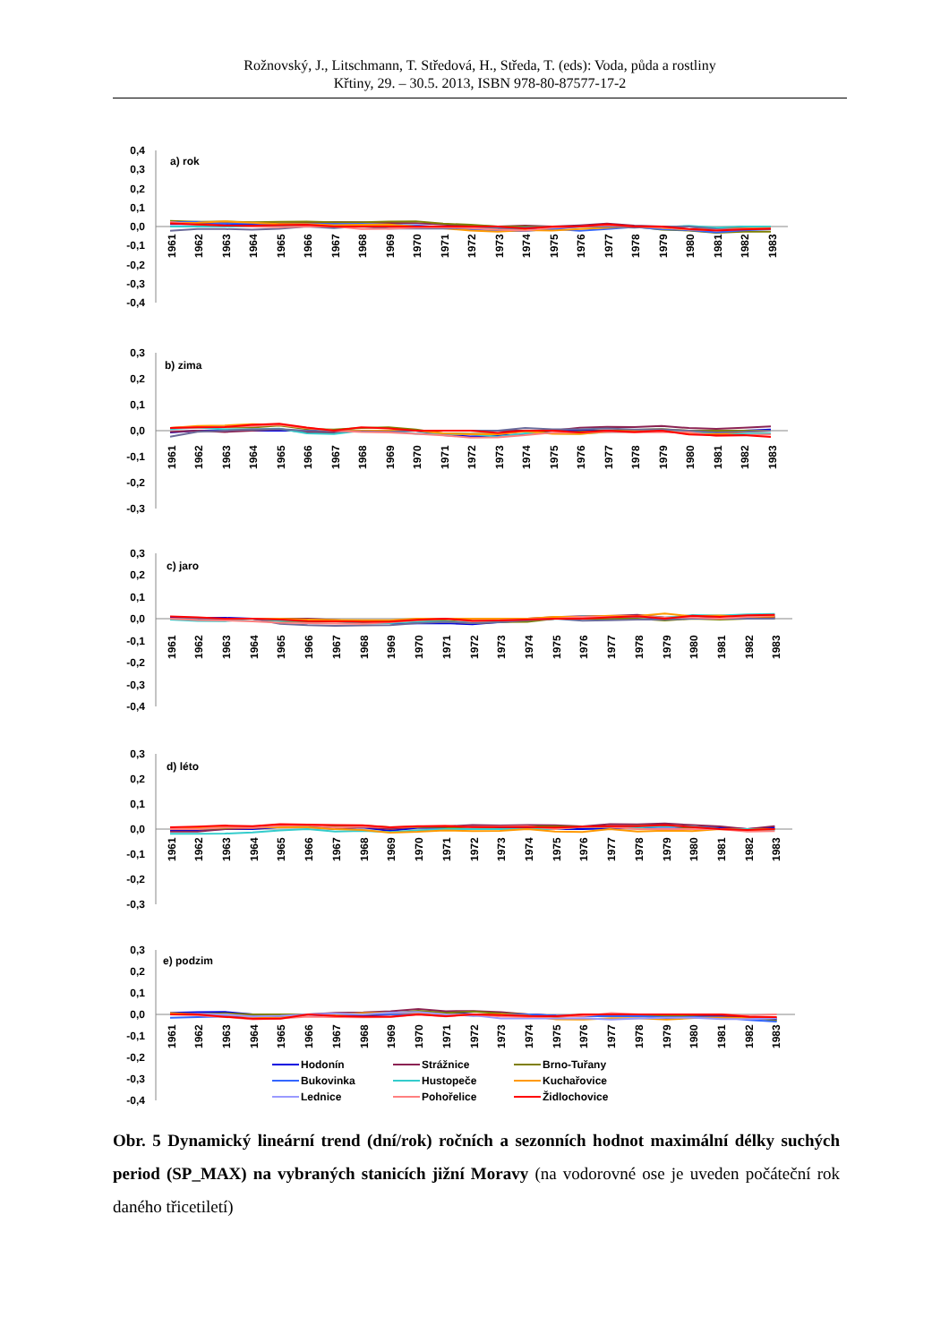Rožnovský, J., Litschmann, T. Středová, H., Středa, T. (eds): Voda, půda a rostliny
Křtiny, 29. – 30.5. 2013, ISBN 978-80-87577-17-2
0,4
0,3
0,2
0,1
0,0
-0,1
-0,2
-0,3
-0,4
a) rok
1961
1962
1963
1964
1965
1966
1967
1968
1969
1970
1971
1972
1973
1974
1975
1976
1977
1978
1979
1980
1981
1982
1983
0,3
0,2
0,1
0,0
-0,1
-0,2
-0,3
b) zima
1961
1962
1963
1964
1965
1966
1967
1968
1969
1970
1971
1972
1973
1974
1975
1976
1977
1978
1979
1980
1981
1982
1983
0,3
0,2
0,1
0,0
-0,1
-0,2
-0,3
-0,4
c) jaro
1961
1962
1963
1964
1965
1966
1967
1968
1969
1970
1971
1972
1973
1974
1975
1976
1977
1978
1979
1980
1981
1982
1983
0,3
0,2
0,1
0,0
-0,1
-0,2
-0,3
d) léto
1961
1962
1963
1964
1965
1966
1967
1968
1969
1970
1971
1972
1973
1974
1975
1976
1977
1978
1979
1980
1981
1982
1983
0,3
0,2
0,1
0,0
-0,1
-0,2
-0,3
-0,4
e) podzim
1961
1962
1963
1964
1965
1966
1967
1968
1969
1970
1971
1972
1973
1974
1975
1976
1977
1978
1979
1980
1981
1982
1983
Hodonín
Strážnice
Brno-Tuřany
Bukovinka
Hustopeče
Kuchařovice
Lednice
Pohořelice
Židlochovice
Obr. 5 Dynamický lineární trend (dní/rok) ročních a sezonních hodnot maximální délky suchých period (SP_MAX) na vybraných stanicích jižní Moravy (na vodorovné ose je uveden počáteční rok daného třicetiletí)